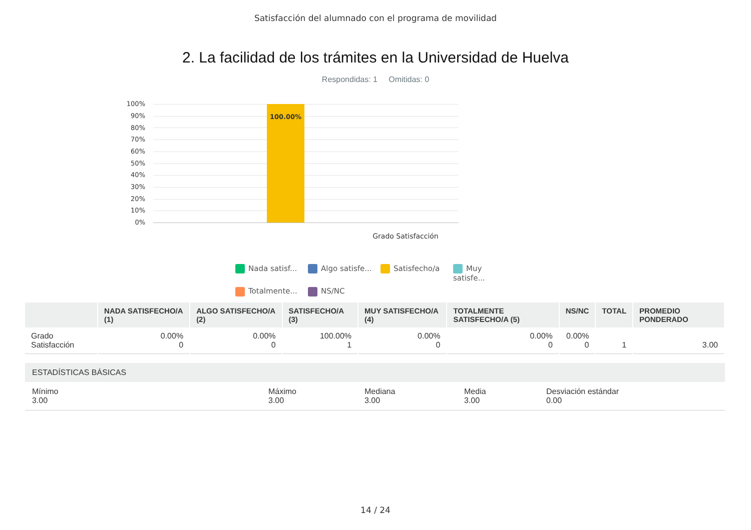Satisfacción del alumnado con el programa de movilidad
2. La facilidad de los trámites en la Universidad de Huelva
Respondidas: 1 Omitidas: 0
100%
90%
80%
70%
60%
50%
40%
30%
20%
10%
0%
100.00%
Grado Satisfacción
Nada satisf...
Algo satisfe...
Satisfecho/a
Muy satisfe...
Totalmente...
NS/NC
| | NADA SATISFECHO/A (1) | ALGO SATISFECHO/A (2) | SATISFECHO/A (3) | MUY SATISFECHO/A (4) | TOTALMENTE SATISFECHO/A (5) | NS/NC | TOTAL | PROMEDIO PONDERADO |
| --- | --- | --- | --- | --- | --- | --- | --- | --- |
| Grado Satisfacción | 0.00% 0 | 0.00% 0 | 100.00% 1 | 0.00% 0 | 0.00% 0 | 0.00% 0 | 1 | 3.00 |
ESTADÍSTICAS BÁSICAS
Mínimo
3.00
Máximo
3.00
Mediana
3.00
Media
3.00
Desviación estándar
0.00
14 / 24